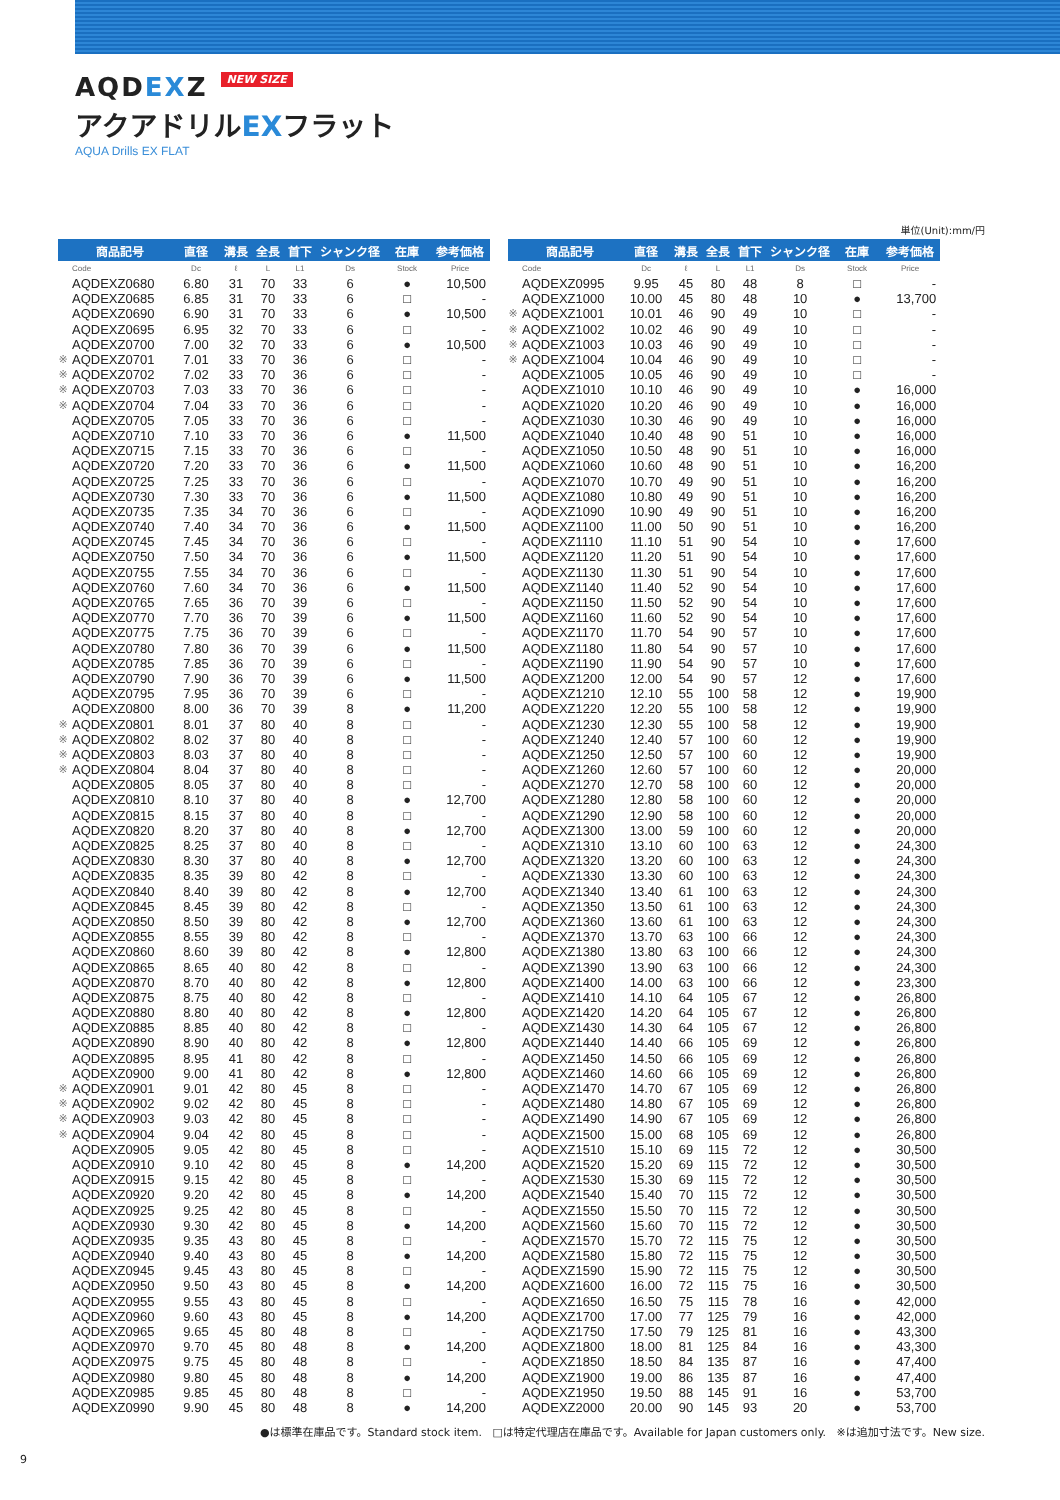AQDEXZ NEW SIZE
アクアドリルEXフラット
AQUA Drills EX FLAT
単位(Unit):mm/円
| | 商品記号 | 直径 | 溝長 | 全長 | 首下 | シャンク径 | 在庫 | 参考価格 |
| --- | --- | --- | --- | --- | --- | --- | --- | --- |
| | Code | Dc | ℓ | L | L1 | Ds | Stock | Price |
| | AQDEXZ0680 | 6.80 | 31 | 70 | 33 | 6 | ● | 10,500 |
| | AQDEXZ0685 | 6.85 | 31 | 70 | 33 | 6 | □ | - |
| | AQDEXZ0690 | 6.90 | 31 | 70 | 33 | 6 | ● | 10,500 |
| | AQDEXZ0695 | 6.95 | 32 | 70 | 33 | 6 | □ | - |
| | AQDEXZ0700 | 7.00 | 32 | 70 | 33 | 6 | ● | 10,500 |
| ※ | AQDEXZ0701 | 7.01 | 33 | 70 | 36 | 6 | □ | - |
| ※ | AQDEXZ0702 | 7.02 | 33 | 70 | 36 | 6 | □ | - |
| ※ | AQDEXZ0703 | 7.03 | 33 | 70 | 36 | 6 | □ | - |
| ※ | AQDEXZ0704 | 7.04 | 33 | 70 | 36 | 6 | □ | - |
| | AQDEXZ0705 | 7.05 | 33 | 70 | 36 | 6 | □ | - |
| | AQDEXZ0710 | 7.10 | 33 | 70 | 36 | 6 | ● | 11,500 |
| | AQDEXZ0715 | 7.15 | 33 | 70 | 36 | 6 | □ | - |
| | AQDEXZ0720 | 7.20 | 33 | 70 | 36 | 6 | ● | 11,500 |
| | AQDEXZ0725 | 7.25 | 33 | 70 | 36 | 6 | □ | - |
| | AQDEXZ0730 | 7.30 | 33 | 70 | 36 | 6 | ● | 11,500 |
| | AQDEXZ0735 | 7.35 | 34 | 70 | 36 | 6 | □ | - |
| | AQDEXZ0740 | 7.40 | 34 | 70 | 36 | 6 | ● | 11,500 |
| | AQDEXZ0745 | 7.45 | 34 | 70 | 36 | 6 | □ | - |
| | AQDEXZ0750 | 7.50 | 34 | 70 | 36 | 6 | ● | 11,500 |
| | AQDEXZ0755 | 7.55 | 34 | 70 | 36 | 6 | □ | - |
| | AQDEXZ0760 | 7.60 | 34 | 70 | 36 | 6 | ● | 11,500 |
| | AQDEXZ0765 | 7.65 | 36 | 70 | 39 | 6 | □ | - |
| | AQDEXZ0770 | 7.70 | 36 | 70 | 39 | 6 | ● | 11,500 |
| | AQDEXZ0775 | 7.75 | 36 | 70 | 39 | 6 | □ | - |
| | AQDEXZ0780 | 7.80 | 36 | 70 | 39 | 6 | ● | 11,500 |
| | AQDEXZ0785 | 7.85 | 36 | 70 | 39 | 6 | □ | - |
| | AQDEXZ0790 | 7.90 | 36 | 70 | 39 | 6 | ● | 11,500 |
| | AQDEXZ0795 | 7.95 | 36 | 70 | 39 | 6 | □ | - |
| | AQDEXZ0800 | 8.00 | 36 | 70 | 39 | 8 | ● | 11,200 |
| ※ | AQDEXZ0801 | 8.01 | 37 | 80 | 40 | 8 | □ | - |
| ※ | AQDEXZ0802 | 8.02 | 37 | 80 | 40 | 8 | □ | - |
| ※ | AQDEXZ0803 | 8.03 | 37 | 80 | 40 | 8 | □ | - |
| ※ | AQDEXZ0804 | 8.04 | 37 | 80 | 40 | 8 | □ | - |
| | AQDEXZ0805 | 8.05 | 37 | 80 | 40 | 8 | □ | - |
| | AQDEXZ0810 | 8.10 | 37 | 80 | 40 | 8 | ● | 12,700 |
| | AQDEXZ0815 | 8.15 | 37 | 80 | 40 | 8 | □ | - |
| | AQDEXZ0820 | 8.20 | 37 | 80 | 40 | 8 | ● | 12,700 |
| | AQDEXZ0825 | 8.25 | 37 | 80 | 40 | 8 | □ | - |
| | AQDEXZ0830 | 8.30 | 37 | 80 | 40 | 8 | ● | 12,700 |
| | AQDEXZ0835 | 8.35 | 39 | 80 | 42 | 8 | □ | - |
| | AQDEXZ0840 | 8.40 | 39 | 80 | 42 | 8 | ● | 12,700 |
| | AQDEXZ0845 | 8.45 | 39 | 80 | 42 | 8 | □ | - |
| | AQDEXZ0850 | 8.50 | 39 | 80 | 42 | 8 | ● | 12,700 |
| | AQDEXZ0855 | 8.55 | 39 | 80 | 42 | 8 | □ | - |
| | AQDEXZ0860 | 8.60 | 39 | 80 | 42 | 8 | ● | 12,800 |
| | AQDEXZ0865 | 8.65 | 40 | 80 | 42 | 8 | □ | - |
| | AQDEXZ0870 | 8.70 | 40 | 80 | 42 | 8 | ● | 12,800 |
| | AQDEXZ0875 | 8.75 | 40 | 80 | 42 | 8 | □ | - |
| | AQDEXZ0880 | 8.80 | 40 | 80 | 42 | 8 | ● | 12,800 |
| | AQDEXZ0885 | 8.85 | 40 | 80 | 42 | 8 | □ | - |
| | AQDEXZ0890 | 8.90 | 40 | 80 | 42 | 8 | ● | 12,800 |
| | AQDEXZ0895 | 8.95 | 41 | 80 | 42 | 8 | □ | - |
| | AQDEXZ0900 | 9.00 | 41 | 80 | 42 | 8 | ● | 12,800 |
| ※ | AQDEXZ0901 | 9.01 | 42 | 80 | 45 | 8 | □ | - |
| ※ | AQDEXZ0902 | 9.02 | 42 | 80 | 45 | 8 | □ | - |
| ※ | AQDEXZ0903 | 9.03 | 42 | 80 | 45 | 8 | □ | - |
| ※ | AQDEXZ0904 | 9.04 | 42 | 80 | 45 | 8 | □ | - |
| | AQDEXZ0905 | 9.05 | 42 | 80 | 45 | 8 | □ | - |
| | AQDEXZ0910 | 9.10 | 42 | 80 | 45 | 8 | ● | 14,200 |
| | AQDEXZ0915 | 9.15 | 42 | 80 | 45 | 8 | □ | - |
| | AQDEXZ0920 | 9.20 | 42 | 80 | 45 | 8 | ● | 14,200 |
| | AQDEXZ0925 | 9.25 | 42 | 80 | 45 | 8 | □ | - |
| | AQDEXZ0930 | 9.30 | 42 | 80 | 45 | 8 | ● | 14,200 |
| | AQDEXZ0935 | 9.35 | 43 | 80 | 45 | 8 | □ | - |
| | AQDEXZ0940 | 9.40 | 43 | 80 | 45 | 8 | ● | 14,200 |
| | AQDEXZ0945 | 9.45 | 43 | 80 | 45 | 8 | □ | - |
| | AQDEXZ0950 | 9.50 | 43 | 80 | 45 | 8 | ● | 14,200 |
| | AQDEXZ0955 | 9.55 | 43 | 80 | 45 | 8 | □ | - |
| | AQDEXZ0960 | 9.60 | 43 | 80 | 45 | 8 | ● | 14,200 |
| | AQDEXZ0965 | 9.65 | 45 | 80 | 48 | 8 | □ | - |
| | AQDEXZ0970 | 9.70 | 45 | 80 | 48 | 8 | ● | 14,200 |
| | AQDEXZ0975 | 9.75 | 45 | 80 | 48 | 8 | □ | - |
| | AQDEXZ0980 | 9.80 | 45 | 80 | 48 | 8 | ● | 14,200 |
| | AQDEXZ0985 | 9.85 | 45 | 80 | 48 | 8 | □ | - |
| | AQDEXZ0990 | 9.90 | 45 | 80 | 48 | 8 | ● | 14,200 |
| | 商品記号 | 直径 | 溝長 | 全長 | 首下 | シャンク径 | 在庫 | 参考価格 |
| --- | --- | --- | --- | --- | --- | --- | --- | --- |
| | Code | Dc | ℓ | L | L1 | Ds | Stock | Price |
| | AQDEXZ0995 | 9.95 | 45 | 80 | 48 | 8 | □ | - |
| | AQDEXZ1000 | 10.00 | 45 | 80 | 48 | 10 | ● | 13,700 |
| ※ | AQDEXZ1001 | 10.01 | 46 | 90 | 49 | 10 | □ | - |
| ※ | AQDEXZ1002 | 10.02 | 46 | 90 | 49 | 10 | □ | - |
| ※ | AQDEXZ1003 | 10.03 | 46 | 90 | 49 | 10 | □ | - |
| ※ | AQDEXZ1004 | 10.04 | 46 | 90 | 49 | 10 | □ | - |
| | AQDEXZ1005 | 10.05 | 46 | 90 | 49 | 10 | □ | - |
| | AQDEXZ1010 | 10.10 | 46 | 90 | 49 | 10 | ● | 16,000 |
| | AQDEXZ1020 | 10.20 | 46 | 90 | 49 | 10 | ● | 16,000 |
| | AQDEXZ1030 | 10.30 | 46 | 90 | 49 | 10 | ● | 16,000 |
| | AQDEXZ1040 | 10.40 | 48 | 90 | 51 | 10 | ● | 16,000 |
| | AQDEXZ1050 | 10.50 | 48 | 90 | 51 | 10 | ● | 16,000 |
| | AQDEXZ1060 | 10.60 | 48 | 90 | 51 | 10 | ● | 16,200 |
| | AQDEXZ1070 | 10.70 | 49 | 90 | 51 | 10 | ● | 16,200 |
| | AQDEXZ1080 | 10.80 | 49 | 90 | 51 | 10 | ● | 16,200 |
| | AQDEXZ1090 | 10.90 | 49 | 90 | 51 | 10 | ● | 16,200 |
| | AQDEXZ1100 | 11.00 | 50 | 90 | 51 | 10 | ● | 16,200 |
| | AQDEXZ1110 | 11.10 | 51 | 90 | 54 | 10 | ● | 17,600 |
| | AQDEXZ1120 | 11.20 | 51 | 90 | 54 | 10 | ● | 17,600 |
| | AQDEXZ1130 | 11.30 | 51 | 90 | 54 | 10 | ● | 17,600 |
| | AQDEXZ1140 | 11.40 | 52 | 90 | 54 | 10 | ● | 17,600 |
| | AQDEXZ1150 | 11.50 | 52 | 90 | 54 | 10 | ● | 17,600 |
| | AQDEXZ1160 | 11.60 | 52 | 90 | 54 | 10 | ● | 17,600 |
| | AQDEXZ1170 | 11.70 | 54 | 90 | 57 | 10 | ● | 17,600 |
| | AQDEXZ1180 | 11.80 | 54 | 90 | 57 | 10 | ● | 17,600 |
| | AQDEXZ1190 | 11.90 | 54 | 90 | 57 | 10 | ● | 17,600 |
| | AQDEXZ1200 | 12.00 | 54 | 90 | 57 | 12 | ● | 17,600 |
| | AQDEXZ1210 | 12.10 | 55 | 100 | 58 | 12 | ● | 19,900 |
| | AQDEXZ1220 | 12.20 | 55 | 100 | 58 | 12 | ● | 19,900 |
| | AQDEXZ1230 | 12.30 | 55 | 100 | 58 | 12 | ● | 19,900 |
| | AQDEXZ1240 | 12.40 | 57 | 100 | 60 | 12 | ● | 19,900 |
| | AQDEXZ1250 | 12.50 | 57 | 100 | 60 | 12 | ● | 19,900 |
| | AQDEXZ1260 | 12.60 | 57 | 100 | 60 | 12 | ● | 20,000 |
| | AQDEXZ1270 | 12.70 | 58 | 100 | 60 | 12 | ● | 20,000 |
| | AQDEXZ1280 | 12.80 | 58 | 100 | 60 | 12 | ● | 20,000 |
| | AQDEXZ1290 | 12.90 | 58 | 100 | 60 | 12 | ● | 20,000 |
| | AQDEXZ1300 | 13.00 | 59 | 100 | 60 | 12 | ● | 20,000 |
| | AQDEXZ1310 | 13.10 | 60 | 100 | 63 | 12 | ● | 24,300 |
| | AQDEXZ1320 | 13.20 | 60 | 100 | 63 | 12 | ● | 24,300 |
| | AQDEXZ1330 | 13.30 | 60 | 100 | 63 | 12 | ● | 24,300 |
| | AQDEXZ1340 | 13.40 | 61 | 100 | 63 | 12 | ● | 24,300 |
| | AQDEXZ1350 | 13.50 | 61 | 100 | 63 | 12 | ● | 24,300 |
| | AQDEXZ1360 | 13.60 | 61 | 100 | 63 | 12 | ● | 24,300 |
| | AQDEXZ1370 | 13.70 | 63 | 100 | 66 | 12 | ● | 24,300 |
| | AQDEXZ1380 | 13.80 | 63 | 100 | 66 | 12 | ● | 24,300 |
| | AQDEXZ1390 | 13.90 | 63 | 100 | 66 | 12 | ● | 24,300 |
| | AQDEXZ1400 | 14.00 | 63 | 100 | 66 | 12 | ● | 23,300 |
| | AQDEXZ1410 | 14.10 | 64 | 105 | 67 | 12 | ● | 26,800 |
| | AQDEXZ1420 | 14.20 | 64 | 105 | 67 | 12 | ● | 26,800 |
| | AQDEXZ1430 | 14.30 | 64 | 105 | 67 | 12 | ● | 26,800 |
| | AQDEXZ1440 | 14.40 | 66 | 105 | 69 | 12 | ● | 26,800 |
| | AQDEXZ1450 | 14.50 | 66 | 105 | 69 | 12 | ● | 26,800 |
| | AQDEXZ1460 | 14.60 | 66 | 105 | 69 | 12 | ● | 26,800 |
| | AQDEXZ1470 | 14.70 | 67 | 105 | 69 | 12 | ● | 26,800 |
| | AQDEXZ1480 | 14.80 | 67 | 105 | 69 | 12 | ● | 26,800 |
| | AQDEXZ1490 | 14.90 | 67 | 105 | 69 | 12 | ● | 26,800 |
| | AQDEXZ1500 | 15.00 | 68 | 105 | 69 | 12 | ● | 26,800 |
| | AQDEXZ1510 | 15.10 | 69 | 115 | 72 | 12 | ● | 30,500 |
| | AQDEXZ1520 | 15.20 | 69 | 115 | 72 | 12 | ● | 30,500 |
| | AQDEXZ1530 | 15.30 | 69 | 115 | 72 | 12 | ● | 30,500 |
| | AQDEXZ1540 | 15.40 | 70 | 115 | 72 | 12 | ● | 30,500 |
| | AQDEXZ1550 | 15.50 | 70 | 115 | 72 | 12 | ● | 30,500 |
| | AQDEXZ1560 | 15.60 | 70 | 115 | 72 | 12 | ● | 30,500 |
| | AQDEXZ1570 | 15.70 | 72 | 115 | 75 | 12 | ● | 30,500 |
| | AQDEXZ1580 | 15.80 | 72 | 115 | 75 | 12 | ● | 30,500 |
| | AQDEXZ1590 | 15.90 | 72 | 115 | 75 | 12 | ● | 30,500 |
| | AQDEXZ1600 | 16.00 | 72 | 115 | 75 | 16 | ● | 30,500 |
| | AQDEXZ1650 | 16.50 | 75 | 115 | 78 | 16 | ● | 42,000 |
| | AQDEXZ1700 | 17.00 | 77 | 125 | 79 | 16 | ● | 42,000 |
| | AQDEXZ1750 | 17.50 | 79 | 125 | 81 | 16 | ● | 43,300 |
| | AQDEXZ1800 | 18.00 | 81 | 125 | 84 | 16 | ● | 43,300 |
| | AQDEXZ1850 | 18.50 | 84 | 135 | 87 | 16 | ● | 47,400 |
| | AQDEXZ1900 | 19.00 | 86 | 135 | 87 | 16 | ● | 47,400 |
| | AQDEXZ1950 | 19.50 | 88 | 145 | 91 | 16 | ● | 53,700 |
| | AQDEXZ2000 | 20.00 | 90 | 145 | 93 | 20 | ● | 53,700 |
●は標準在庫品です。Standard stock item. □は特定代理店在庫品です。Available for Japan customers only. ※は追加寸法です。New size.
9